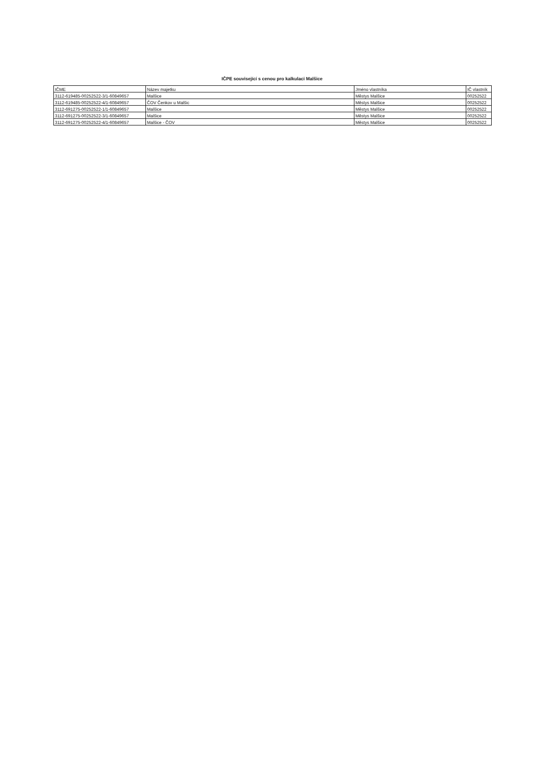IČPE související s cenou pro kalkulaci Malšice
| IČME | Název majetku | Jméno vlastníka | IČ vlastník |
| --- | --- | --- | --- |
| 3112-619485-00252522-3/1-60849657 | Malšice | Městys Malšice | 00252522 |
| 3112-619485-00252522-4/1-60849657 | ČOV Čenkov u Malšic | Městys Malšice | 00252522 |
| 3112-691275-00252522-1/1-60849657 | Malšice | Městys Malšice | 00252522 |
| 3112-691275-00252522-3/1-60849657 | Malšice | Městys Malšice | 00252522 |
| 3112-691275-00252522-4/1-60849657 | Malšice - ČOV | Městys Malšice | 00252522 |